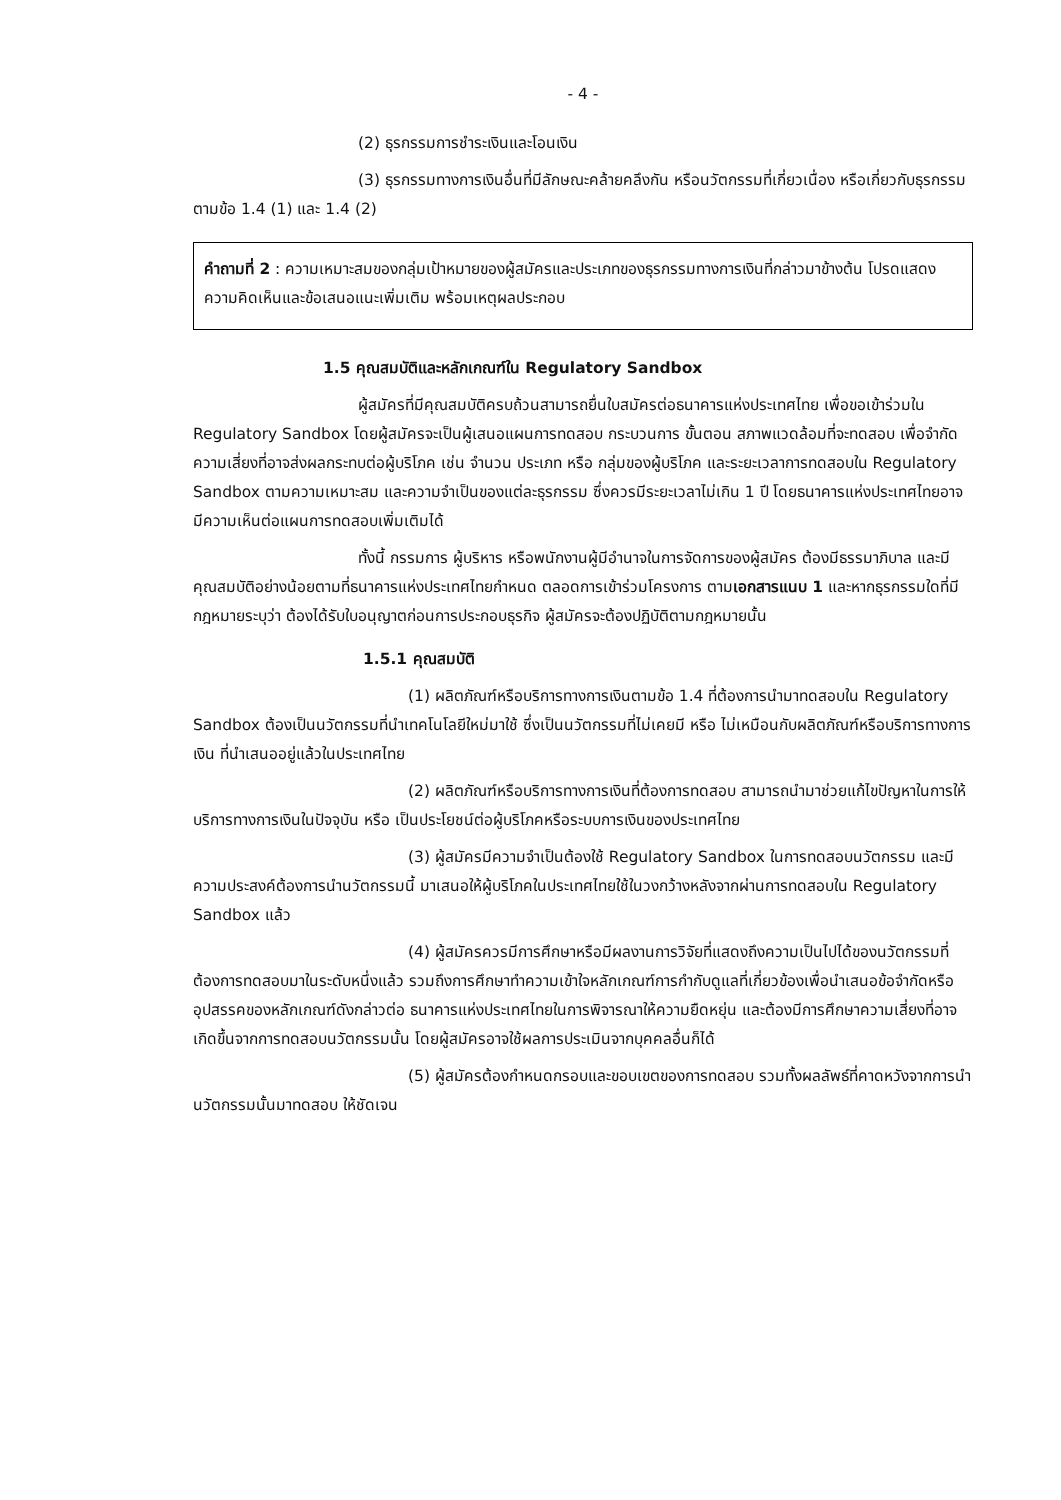- 4 -
(2) ธุรกรรมการชำระเงินและโอนเงิน
(3) ธุรกรรมทางการเงินอื่นที่มีลักษณะคล้ายคลึงกัน หรือนวัตกรรมที่เกี่ยวเนื่อง หรือเกี่ยวกับธุรกรรมตามข้อ 1.4 (1) และ 1.4 (2)
คำถามที่ 2 : ความเหมาะสมของกลุ่มเป้าหมายของผู้สมัครและประเภทของธุรกรรมทางการเงินที่กล่าวมาข้างต้น โปรดแสดงความคิดเห็นและข้อเสนอแนะเพิ่มเติม พร้อมเหตุผลประกอบ
1.5 คุณสมบัติและหลักเกณฑ์ใน Regulatory Sandbox
ผู้สมัครที่มีคุณสมบัติครบถ้วนสามารถยื่นใบสมัครต่อธนาคารแห่งประเทศไทย เพื่อขอเข้าร่วมใน Regulatory Sandbox โดยผู้สมัครจะเป็นผู้เสนอแผนการทดสอบ กระบวนการ ขั้นตอน สภาพแวดล้อมที่จะทดสอบ เพื่อจำกัดความเสี่ยงที่อาจส่งผลกระทบต่อผู้บริโภค เช่น จำนวน ประเภท หรือ กลุ่มของผู้บริโภค และระยะเวลาการทดสอบใน Regulatory Sandbox ตามความเหมาะสม และความจำเป็นของแต่ละธุรกรรม ซึ่งควรมีระยะเวลาไม่เกิน 1 ปี โดยธนาคารแห่งประเทศไทยอาจมีความเห็นต่อแผนการทดสอบเพิ่มเติมได้
ทั้งนี้ กรรมการ ผู้บริหาร หรือพนักงานผู้มีอำนาจในการจัดการของผู้สมัคร ต้องมีธรรมาภิบาล และมีคุณสมบัติอย่างน้อยตามที่ธนาคารแห่งประเทศไทยกำหนด ตลอดการเข้าร่วมโครงการ ตามเอกสารแนบ 1 และหากธุรกรรมใดที่มีกฎหมายระบุว่า ต้องได้รับใบอนุญาตก่อนการประกอบธุรกิจ ผู้สมัครจะต้องปฏิบัติตามกฎหมายนั้น
1.5.1 คุณสมบัติ
(1) ผลิตภัณฑ์หรือบริการทางการเงินตามข้อ 1.4 ที่ต้องการนำมาทดสอบใน Regulatory Sandbox ต้องเป็นนวัตกรรมที่นำเทคโนโลยีใหม่มาใช้ ซึ่งเป็นนวัตกรรมที่ไม่เคยมี หรือ ไม่เหมือนกับผลิตภัณฑ์หรือบริการทางการเงิน ที่นำเสนออยู่แล้วในประเทศไทย
(2) ผลิตภัณฑ์หรือบริการทางการเงินที่ต้องการทดสอบ สามารถนำมาช่วยแก้ไขปัญหาในการให้บริการทางการเงินในปัจจุบัน หรือ เป็นประโยชน์ต่อผู้บริโภคหรือระบบการเงินของประเทศไทย
(3) ผู้สมัครมีความจำเป็นต้องใช้ Regulatory Sandbox ในการทดสอบนวัตกรรม และมีความประสงค์ต้องการนำนวัตกรรมนี้ มาเสนอให้ผู้บริโภคในประเทศไทยใช้ในวงกว้างหลังจากผ่านการทดสอบใน Regulatory Sandbox แล้ว
(4) ผู้สมัครควรมีการศึกษาหรือมีผลงานการวิจัยที่แสดงถึงความเป็นไปได้ของนวัตกรรมที่ต้องการทดสอบมาในระดับหนึ่งแล้ว รวมถึงการศึกษาทำความเข้าใจหลักเกณฑ์การกำกับดูแลที่เกี่ยวข้องเพื่อนำเสนอข้อจำกัดหรืออุปสรรคของหลักเกณฑ์ดังกล่าวต่อ ธนาคารแห่งประเทศไทยในการพิจารณาให้ความยืดหยุ่น และต้องมีการศึกษาความเสี่ยงที่อาจเกิดขึ้นจากการทดสอบนวัตกรรมนั้น โดยผู้สมัครอาจใช้ผลการประเมินจากบุคคลอื่นก็ได้
(5) ผู้สมัครต้องกำหนดกรอบและขอบเขตของการทดสอบ รวมทั้งผลลัพธ์ที่คาดหวังจากการนำนวัตกรรมนั้นมาทดสอบ ให้ชัดเจน